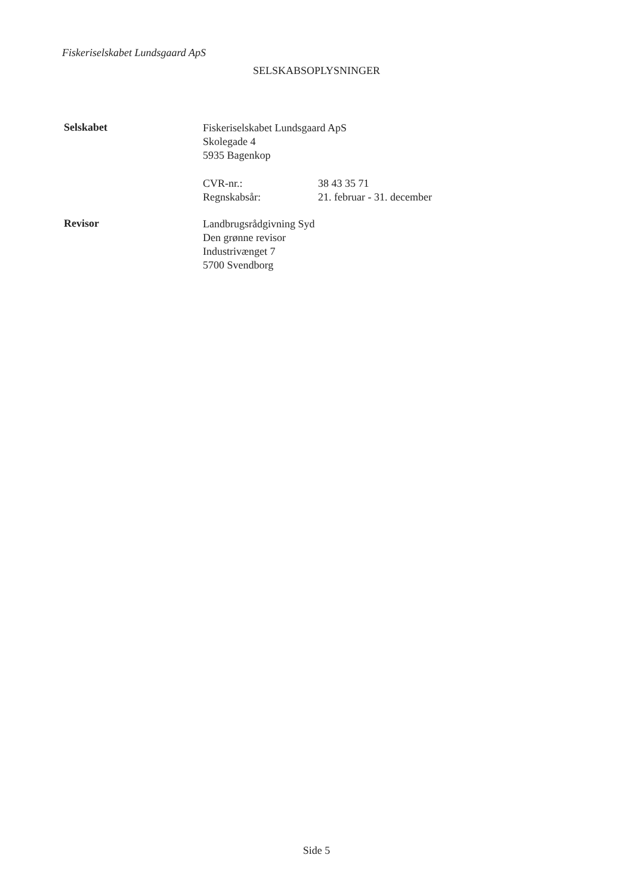Fiskeriselskabet Lundsgaard ApS
SELSKABSOPLYSNINGER
Selskabet
Fiskeriselskabet Lundsgaard ApS
Skolegade 4
5935 Bagenkop
CVR-nr.: 38 43 35 71
Regnskabsår: 21. februar - 31. december
Revisor
Landbrugsrådgivning Syd
Den grønne revisor
Industrivænget 7
5700 Svendborg
Side 5